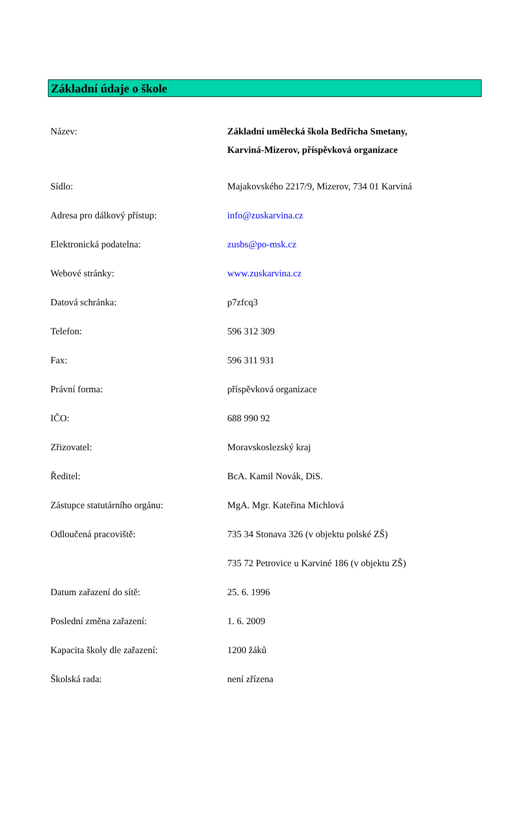Základní údaje o škole
Název: Základní umělecká škola Bedřicha Smetany,
Karviná-Mizerov, příspěvková organizace
Sídlo: Majakovského 2217/9, Mizerov, 734 01 Karviná
Adresa pro dálkový přístup: info@zuskarvina.cz
Elektronická podatelna: zusbs@po-msk.cz
Webové stránky: www.zuskarvina.cz
Datová schránka: p7zfcq3
Telefon: 596 312 309
Fax: 596 311 931
Právní forma: příspěvková organizace
IČO: 688 990 92
Zřizovatel: Moravskoslezský kraj
Ředitel: BcA. Kamil Novák, DiS.
Zástupce statutárního orgánu: MgA. Mgr. Kateřina Michlová
Odloučená pracoviště: 735 34 Stonava 326 (v objektu polské ZŠ)
735 72 Petrovice u Karviné 186 (v objektu ZŠ)
Datum zařazení do sítě: 25. 6. 1996
Poslední změna zařazení: 1. 6. 2009
Kapacita školy dle zařazení: 1200 žáků
Školská rada: není zřízena